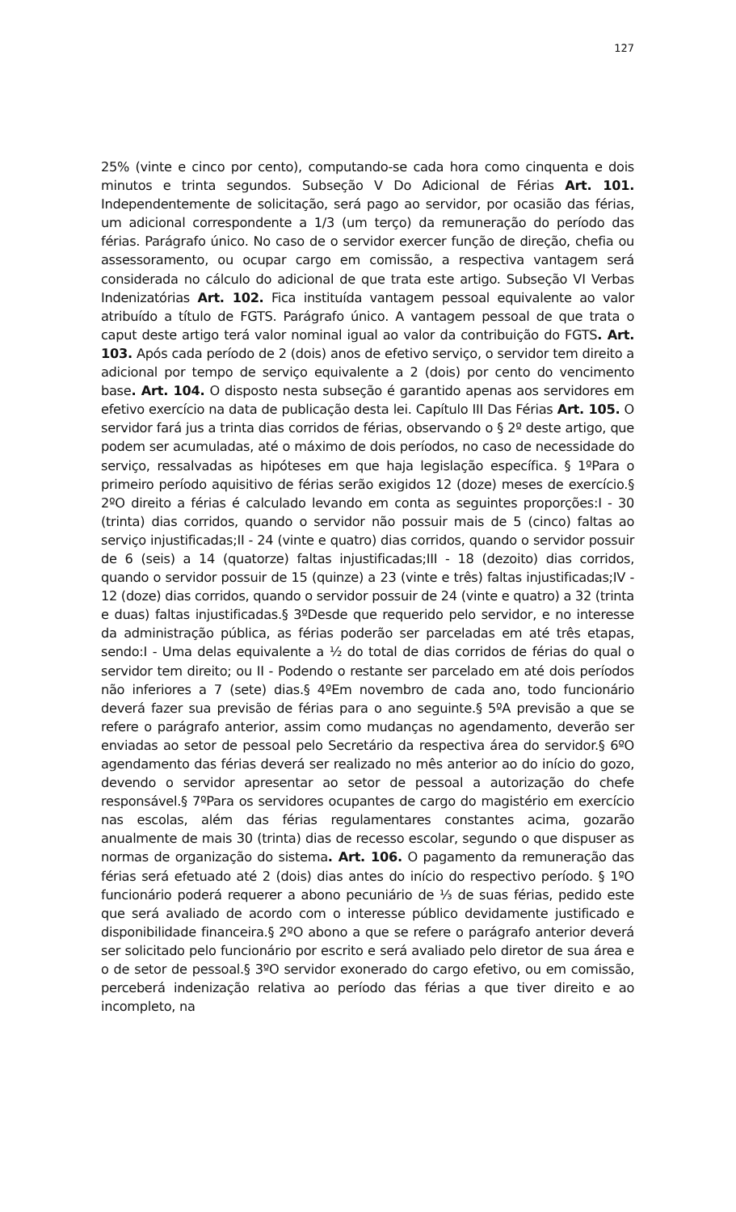127
25% (vinte e cinco por cento), computando-se cada hora como cinquenta e dois minutos e trinta segundos. Subseção V Do Adicional de Férias Art. 101. Independentemente de solicitação, será pago ao servidor, por ocasião das férias, um adicional correspondente a 1/3 (um terço) da remuneração do período das férias. Parágrafo único. No caso de o servidor exercer função de direção, chefia ou assessoramento, ou ocupar cargo em comissão, a respectiva vantagem será considerada no cálculo do adicional de que trata este artigo. Subseção VI Verbas Indenizatórias Art. 102. Fica instituída vantagem pessoal equivalente ao valor atribuído a título de FGTS. Parágrafo único. A vantagem pessoal de que trata o caput deste artigo terá valor nominal igual ao valor da contribuição do FGTS. Art. 103. Após cada período de 2 (dois) anos de efetivo serviço, o servidor tem direito a adicional por tempo de serviço equivalente a 2 (dois) por cento do vencimento base. Art. 104. O disposto nesta subseção é garantido apenas aos servidores em efetivo exercício na data de publicação desta lei. Capítulo III Das Férias Art. 105. O servidor fará jus a trinta dias corridos de férias, observando o § 2º deste artigo, que podem ser acumuladas, até o máximo de dois períodos, no caso de necessidade do serviço, ressalvadas as hipóteses em que haja legislação específica. § 1ºPara o primeiro período aquisitivo de férias serão exigidos 12 (doze) meses de exercício.§ 2ºO direito a férias é calculado levando em conta as seguintes proporções:I - 30 (trinta) dias corridos, quando o servidor não possuir mais de 5 (cinco) faltas ao serviço injustificadas;II - 24 (vinte e quatro) dias corridos, quando o servidor possuir de 6 (seis) a 14 (quatorze) faltas injustificadas;III - 18 (dezoito) dias corridos, quando o servidor possuir de 15 (quinze) a 23 (vinte e três) faltas injustificadas;IV - 12 (doze) dias corridos, quando o servidor possuir de 24 (vinte e quatro) a 32 (trinta e duas) faltas injustificadas.§ 3ºDesde que requerido pelo servidor, e no interesse da administração pública, as férias poderão ser parceladas em até três etapas, sendo:I - Uma delas equivalente a ½ do total de dias corridos de férias do qual o servidor tem direito; ou II - Podendo o restante ser parcelado em até dois períodos não inferiores a 7 (sete) dias.§ 4ºEm novembro de cada ano, todo funcionário deverá fazer sua previsão de férias para o ano seguinte.§ 5ºA previsão a que se refere o parágrafo anterior, assim como mudanças no agendamento, deverão ser enviadas ao setor de pessoal pelo Secretário da respectiva área do servidor.§ 6ºO agendamento das férias deverá ser realizado no mês anterior ao do início do gozo, devendo o servidor apresentar ao setor de pessoal a autorização do chefe responsável.§ 7ºPara os servidores ocupantes de cargo do magistério em exercício nas escolas, além das férias regulamentares constantes acima, gozarão anualmente de mais 30 (trinta) dias de recesso escolar, segundo o que dispuser as normas de organização do sistema. Art. 106. O pagamento da remuneração das férias será efetuado até 2 (dois) dias antes do início do respectivo período. § 1ºO funcionário poderá requerer a abono pecuniário de ⅓ de suas férias, pedido este que será avaliado de acordo com o interesse público devidamente justificado e disponibilidade financeira.§ 2ºO abono a que se refere o parágrafo anterior deverá ser solicitado pelo funcionário por escrito e será avaliado pelo diretor de sua área e o de setor de pessoal.§ 3ºO servidor exonerado do cargo efetivo, ou em comissão, perceberá indenização relativa ao período das férias a que tiver direito e ao incompleto, na